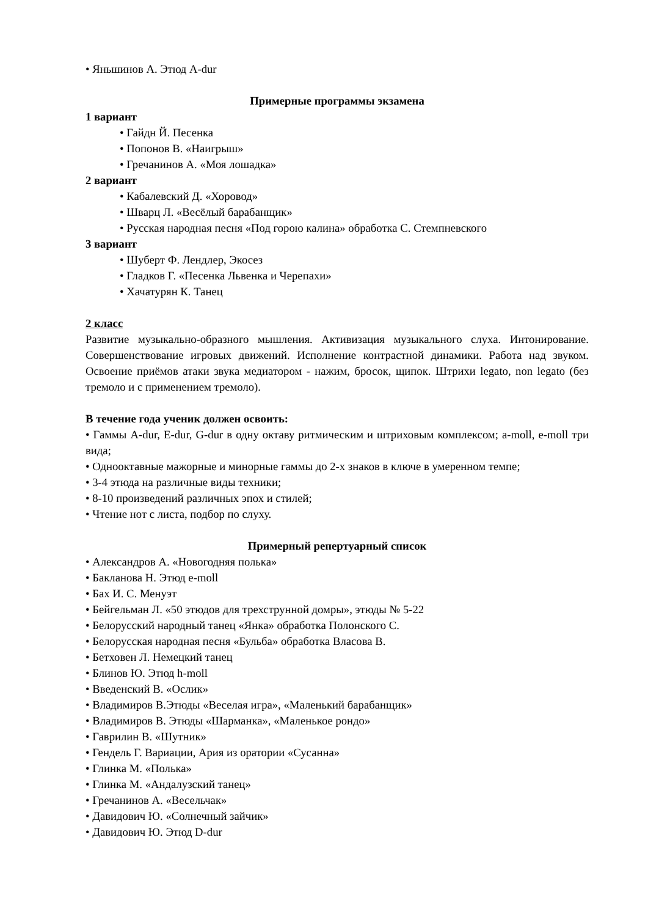• Яньшинов А. Этюд A-dur
Примерные программы экзамена
1 вариант
• Гайдн Й. Песенка
• Попонов В. «Наигрыш»
• Гречанинов А. «Моя лошадка»
2 вариант
• Кабалевский Д. «Хоровод»
• Шварц Л. «Весёлый барабанщик»
• Русская народная песня «Под горою калина» обработка С. Стемпневского
3 вариант
• Шуберт Ф. Лендлер, Экосез
• Гладков Г. «Песенка Львенка и Черепахи»
• Хачатурян К. Танец
2 класс
Развитие музыкально-образного мышления. Активизация музыкального слуха. Интонирование. Совершенствование игровых движений. Исполнение контрастной динамики. Работа над звуком. Освоение приёмов атаки звука медиатором - нажим, бросок, щипок. Штрихи legato, non legato (без тремоло и с применением тремоло).
В течение года ученик должен освоить:
• Гаммы A-dur, E-dur, G-dur в одну октаву ритмическим и штриховым комплексом; a-moll, e-moll три вида;
• Однооктавные мажорные и минорные гаммы до 2-х знаков в ключе в умеренном темпе;
• 3-4 этюда на различные виды техники;
• 8-10 произведений различных эпох и стилей;
• Чтение нот с листа, подбор по слуху.
Примерный репертуарный список
• Александров А. «Новогодняя полька»
• Бакланова Н. Этюд e-moll
• Бах И. С. Менуэт
• Бейгельман Л. «50 этюдов для трехструнной домры», этюды № 5-22
• Белорусский народный танец «Янка» обработка Полонского С.
• Белорусская народная песня «Бульба» обработка Власова В.
• Бетховен Л. Немецкий танец
• Блинов Ю. Этюд h-moll
• Введенский В. «Ослик»
• Владимиров В.Этюды «Веселая игра», «Маленький барабанщик»
• Владимиров В. Этюды «Шарманка», «Маленькое рондо»
• Гаврилин В. «Шутник»
• Гендель Г. Вариации, Ария из оратории «Сусанна»
• Глинка М. «Полька»
• Глинка М. «Андалузский танец»
• Гречанинов А. «Весельчак»
• Давидович Ю. «Солнечный зайчик»
• Давидович Ю. Этюд D-dur